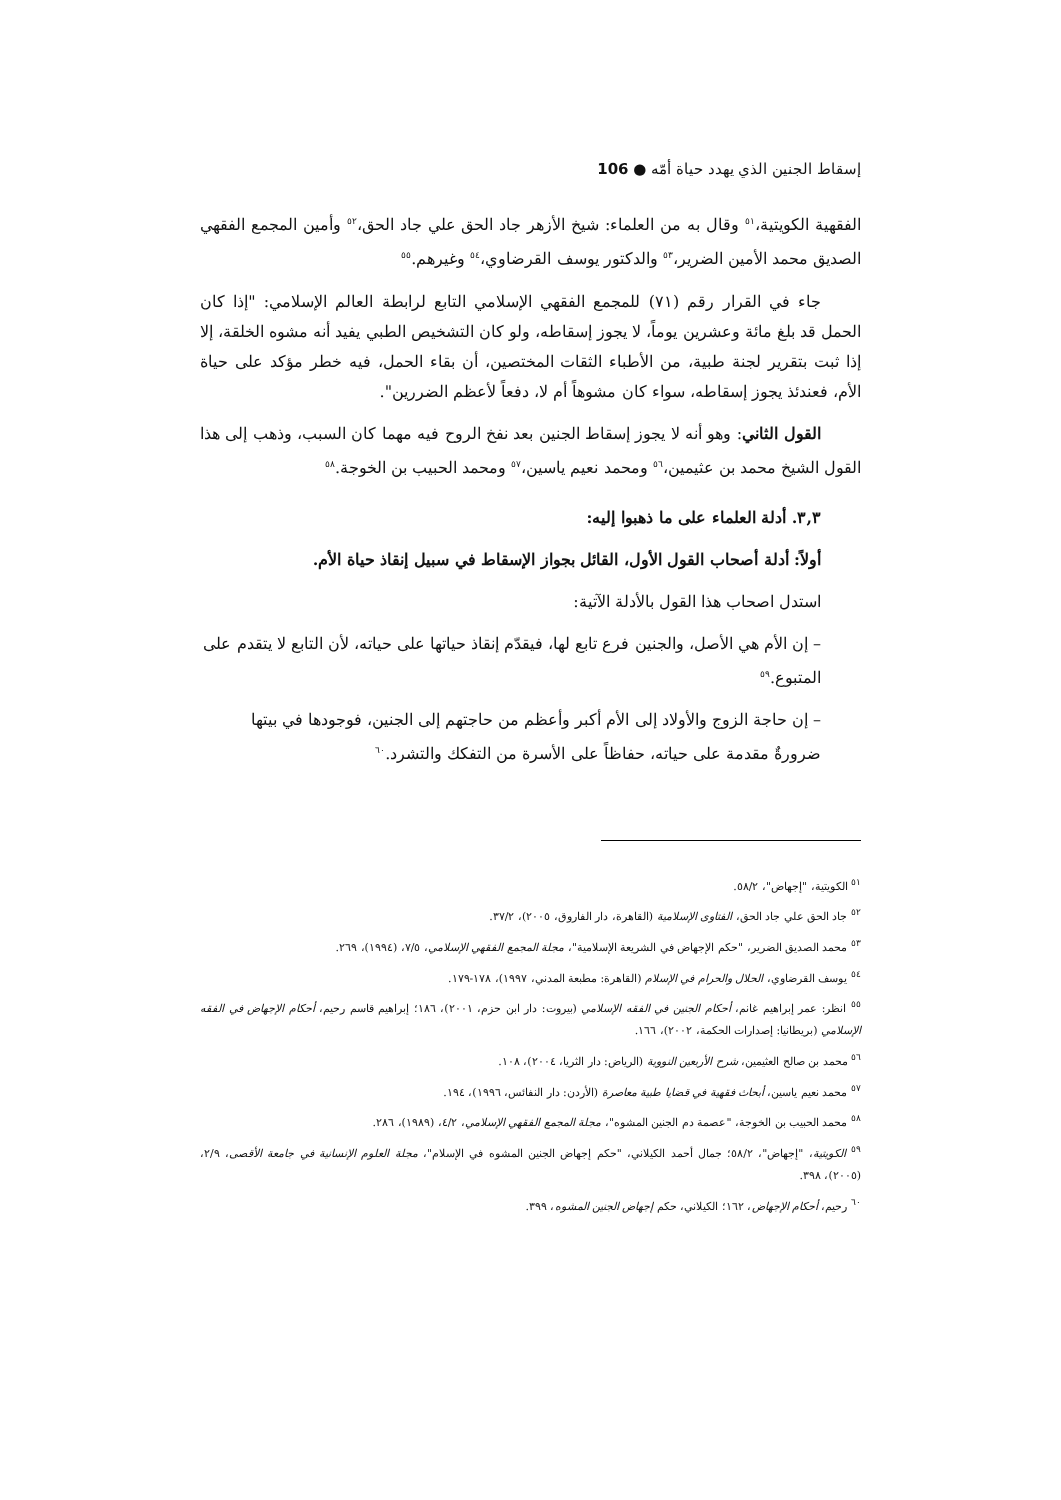إسقاط الجنين الذي يهدد حياة أمّه ● 106
الفقهية الكويتية،<sup>٥١</sup> وقال به من العلماء: شيخ الأزهر جاد الحق علي جاد الحق،<sup>٥٢</sup> وأمين المجمع الفقهي الصديق محمد الأمين الضرير،<sup>٥٣</sup> والدكتور يوسف القرضاوي،<sup>٥٤</sup> وغيرهم.<sup>٥٥</sup>
جاء في القرار رقم (٧١) للمجمع الفقهي الإسلامي التابع لرابطة العالم الإسلامي: "إذا كان الحمل قد بلغ مائة وعشرين يوماً، لا يجوز إسقاطه، ولو كان التشخيص الطبي يفيد أنه مشوه الخلقة، إلا إذا ثبت بتقرير لجنة طبية، من الأطباء الثقات المختصين، أن بقاء الحمل، فيه خطر مؤكد على حياة الأم، فعندئذ يجوز إسقاطه، سواء كان مشوهاً أم لا، دفعاً لأعظم الضررين".
القول الثاني: وهو أنه لا يجوز إسقاط الجنين بعد نفخ الروح فيه مهما كان السبب، وذهب إلى هذا القول الشيخ محمد بن عثيمين،<sup>٥٦</sup> ومحمد نعيم ياسين،<sup>٥٧</sup> ومحمد الحبيب بن الخوجة.<sup>٥٨</sup>
٣,٣. أدلة العلماء على ما ذهبوا إليه:
أولاً: أدلة أصحاب القول الأول، القائل بجواز الإسقاط في سبيل إنقاذ حياة الأم.
استدل اصحاب هذا القول بالأدلة الآتية:
– إن الأم هي الأصل، والجنين فرع تابع لها، فيقدّم إنقاذ حياتها على حياته، لأن التابع لا يتقدم على المتبوع.<sup>٥٩</sup>
– إن حاجة الزوج والأولاد إلى الأم أكبر وأعظم من حاجتهم إلى الجنين، فوجودها في بيتها ضرورةٌ مقدمة على حياته، حفاظاً على الأسرة من التفكك والتشرد.<sup>٦٠</sup>
<sup>٥١</sup> الكويتية، "إجهاض"، ٥٨/٢.
<sup>٥٢</sup> جاد الحق علي جاد الحق، الفتاوى الإسلامية (القاهرة، دار الفاروق، ٢٠٠٥)، ٣٧/٢.
<sup>٥٣</sup> محمد الصديق الضرير، "حكم الإجهاض في الشريعة الإسلامية"، مجلة المجمع الفقهي الإسلامي، ٧/٥، (١٩٩٤)، ٢٦٩.
<sup>٥٤</sup> يوسف القرضاوي، الحلال والحرام في الإسلام (القاهرة: مطبعة المدني، ١٩٩٧)، ١٧٨-١٧٩.
<sup>٥٥</sup> انظر: عمر إبراهيم غانم، أحكام الجنين في الفقه الإسلامي (بيروت: دار ابن حزم، ٢٠٠١)، ١٨٦؛ إبراهيم قاسم رحيم، أحكام الإجهاض في الفقه الإسلامي (بريطانيا: إصدارات الحكمة، ٢٠٠٢)، ١٦٦.
<sup>٥٦</sup> محمد بن صالح العثيمين، شرح الأربعين النووية (الرياض: دار الثريا، ٢٠٠٤)، ١٠٨.
<sup>٥٧</sup> محمد نعيم ياسين، أبحاث فقهية في قضايا طبية معاصرة (الأردن: دار النفائس، ١٩٩٦)، ١٩٤.
<sup>٥٨</sup> محمد الحبيب بن الخوجة، "عصمة دم الجنين المشوه"، مجلة المجمع الفقهي الإسلامي، ٤/٢، (١٩٨٩)، ٢٨٦.
<sup>٥٩</sup> الكويتية، "إجهاض"، ٥٨/٢؛ جمال أحمد الكيلاني، "حكم إجهاض الجنين المشوه في الإسلام"، مجلة العلوم الإنسانية في جامعة الأقصى، ٢/٩، (٢٠٠٥)، ٣٩٨.
<sup>٦٠</sup> رحيم، أحكام الإجهاض، ١٦٢؛ الكيلاني، حكم إجهاض الجنين المشوه، ٣٩٩.